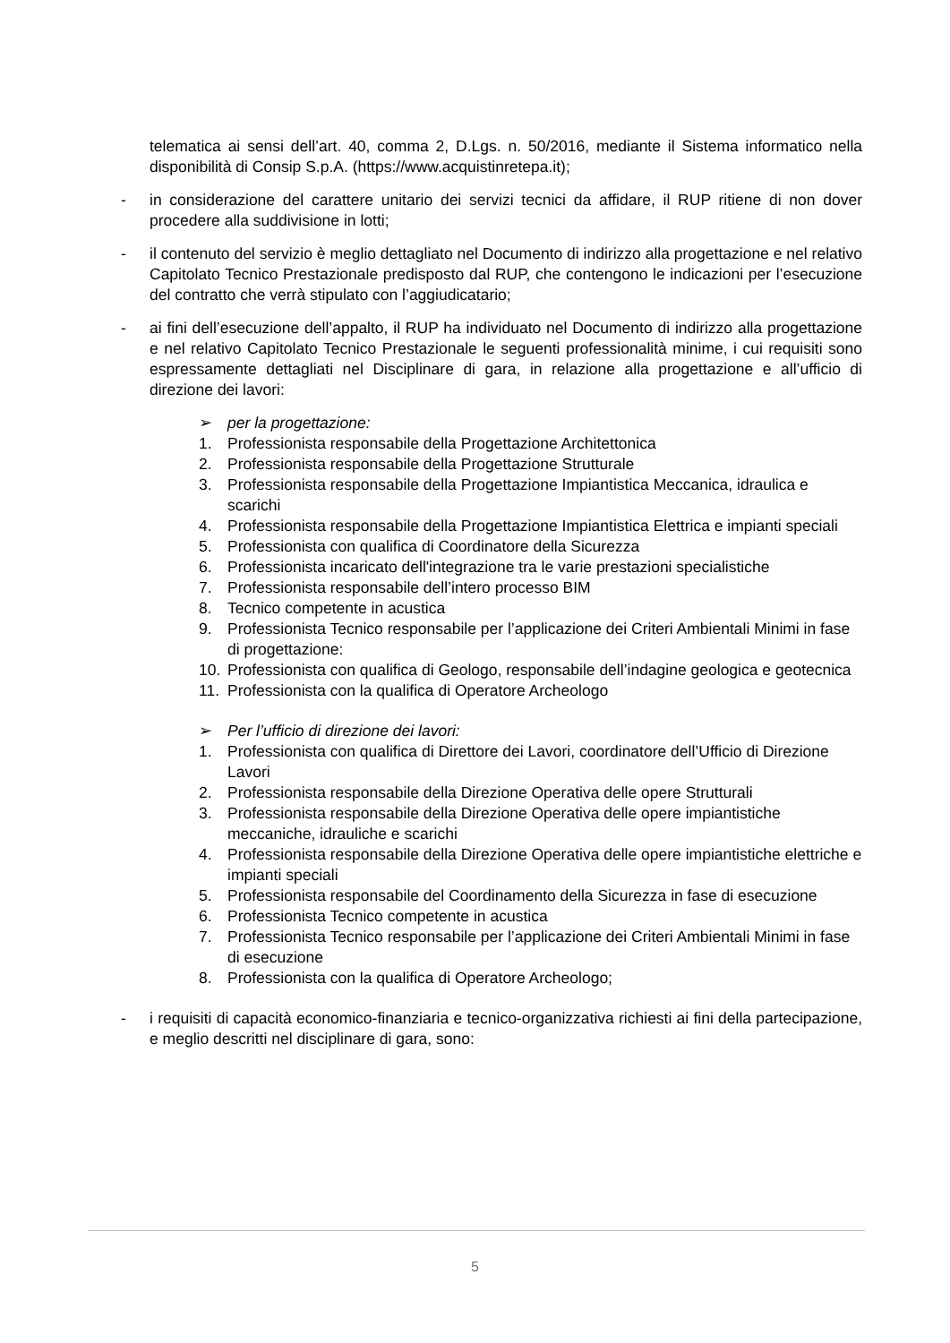telematica ai sensi dell’art. 40, comma 2, D.Lgs. n. 50/2016, mediante il Sistema informatico nella disponibilità di Consip S.p.A. (https://www.acquistinretepa.it);
- in considerazione del carattere unitario dei servizi tecnici da affidare, il RUP ritiene di non dover procedere alla suddivisione in lotti;
- il contenuto del servizio è meglio dettagliato nel Documento di indirizzo alla progettazione e nel relativo Capitolato Tecnico Prestazionale predisposto dal RUP, che contengono le indicazioni per l’esecuzione del contratto che verrà stipulato con l’aggiudicatario;
- ai fini dell’esecuzione dell’appalto, il RUP ha individuato nel Documento di indirizzo alla progettazione e nel relativo Capitolato Tecnico Prestazionale le seguenti professionalità minime, i cui requisiti sono espressamente dettagliati nel Disciplinare di gara, in relazione alla progettazione e all’ufficio di direzione dei lavori:
➢ per la progettazione:
1. Professionista responsabile della Progettazione Architettonica
2. Professionista responsabile della Progettazione Strutturale
3. Professionista responsabile della Progettazione Impiantistica Meccanica, idraulica e scarichi
4. Professionista responsabile della Progettazione Impiantistica Elettrica e impianti speciali
5. Professionista con qualifica di Coordinatore della Sicurezza
6. Professionista incaricato dell'integrazione tra le varie prestazioni specialistiche
7. Professionista responsabile dell’intero processo BIM
8. Tecnico competente in acustica
9. Professionista Tecnico responsabile per l’applicazione dei Criteri Ambientali Minimi in fase di progettazione:
10. Professionista con qualifica di Geologo, responsabile dell’indagine geologica e geotecnica
11. Professionista con la qualifica di Operatore Archeologo
➢ Per l’ufficio di direzione dei lavori:
1. Professionista con qualifica di Direttore dei Lavori, coordinatore dell’Ufficio di Direzione Lavori
2. Professionista responsabile della Direzione Operativa delle opere Strutturali
3. Professionista responsabile della Direzione Operativa delle opere impiantistiche meccaniche, idrauliche e scarichi
4. Professionista responsabile della Direzione Operativa delle opere impiantistiche elettriche e impianti speciali
5. Professionista responsabile del Coordinamento della Sicurezza in fase di esecuzione
6. Professionista Tecnico competente in acustica
7. Professionista Tecnico responsabile per l’applicazione dei Criteri Ambientali Minimi in fase di esecuzione
8. Professionista con la qualifica di Operatore Archeologo;
- i requisiti di capacità economico-finanziaria e tecnico-organizzativa richiesti ai fini della partecipazione, e meglio descritti nel disciplinare di gara, sono:
5